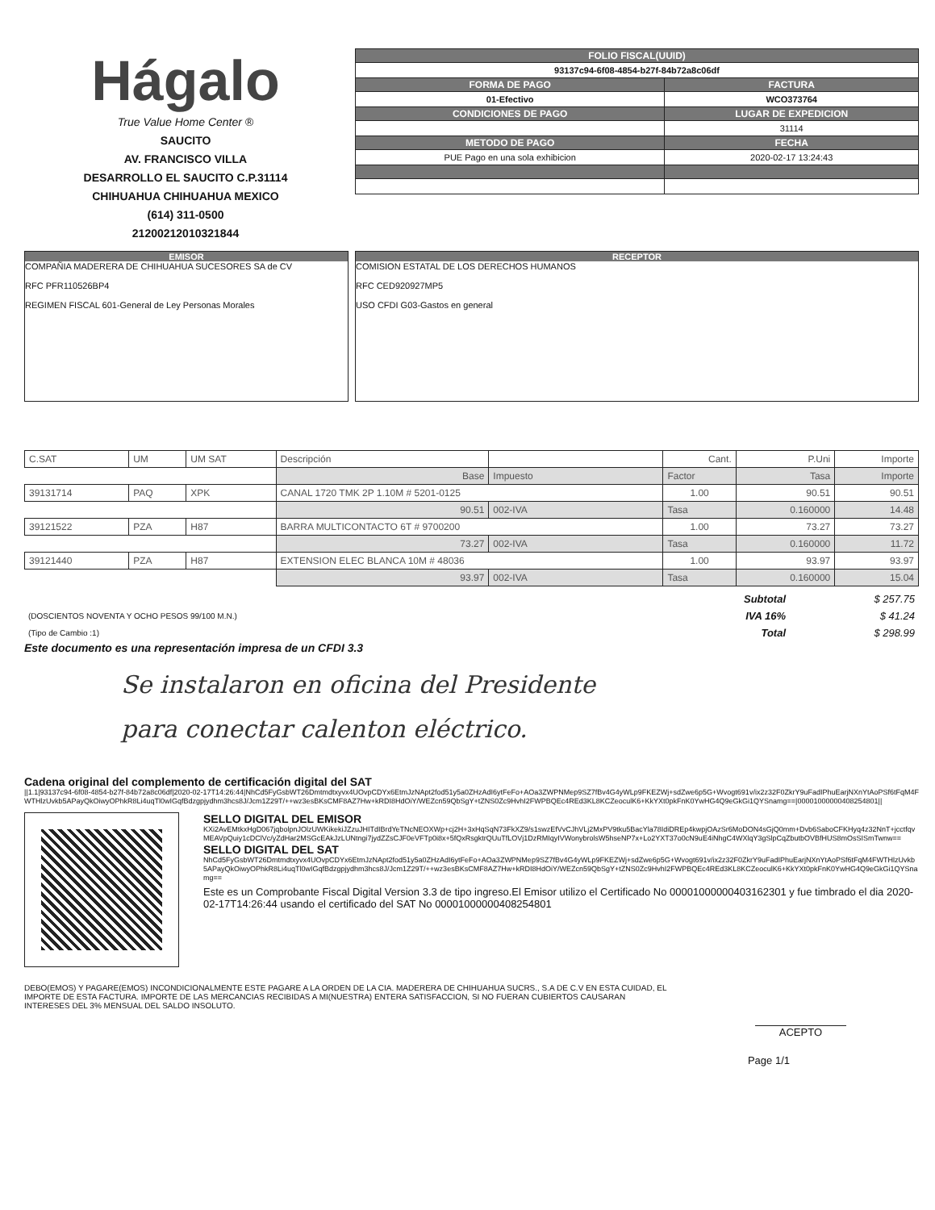Hágalo
True Value Home Center ®
SAUCITO
AV. FRANCISCO VILLA
DESARROLLO EL SAUCITO C.P.31114
CHIHUAHUA CHIHUAHUA MEXICO
(614) 311-0500
21200212010321844
| FOLIO FISCAL(UUID) | |
| --- | --- |
| 93137c94-6f08-4854-b27f-84b72a8c06df | |
| FORMA DE PAGO | FACTURA |
| 01-Efectivo | WCO373764 |
| CONDICIONES DE PAGO | LUGAR DE EXPEDICION |
| | 31114 |
| METODO DE PAGO | FECHA |
| PUE Pago en una sola exhibicion | 2020-02-17 13:24:43 |
EMISOR
COMPAÑIA MADERERA DE CHIHUAHUA SUCESORES SA de CV
RFC PFR110526BP4
REGIMEN FISCAL 601-General de Ley Personas Morales
RECEPTOR
COMISION ESTATAL DE LOS DERECHOS HUMANOS
RFC CED920927MP5
USO CFDI G03-Gastos en general
| C.SAT | UM | UM SAT | Descripción | | | Cant. | P.Uni | Importe |
| | | | | Base | Impuesto | Factor | Tasa | Importe |
| 39131714 | PAQ | XPK | CANAL 1720 TMK 2P 1.10M # 5201-0125 | | | 1.00 | 90.51 | 90.51 |
| | | | | 90.51 | 002-IVA | Tasa | 0.160000 | 14.48 |
| 39121522 | PZA | H87 | BARRA MULTICONTACTO 6T # 9700200 | | | 1.00 | 73.27 | 73.27 |
| | | | | 73.27 | 002-IVA | Tasa | 0.160000 | 11.72 |
| 39121440 | PZA | H87 | EXTENSION ELEC BLANCA 10M # 48036 | | | 1.00 | 93.97 | 93.97 |
| | | | | 93.97 | 002-IVA | Tasa | 0.160000 | 15.04 |
| | Subtotal | $ 257.75 |
| (DOSCIENTOS NOVENTA Y OCHO PESOS 99/100 M.N.) | IVA 16% | $ 41.24 |
| (Tipo de Cambio :1) | Total | $ 298.99 |
Este documento es una representación impresa de un CFDI 3.3
Se instalaron en oficina del Presidente
para conectar calenton eléctrico.
Cadena original del complemento de certificación digital del SAT
||1.1|93137c94-6f08-4854-b27f-84b72a8c06df|2020-02-17T14:26:44|NhCd5FyGsbWT26Dmtmdtxyvx4UOvpCDYx6EtmJzNApt2fod51y5a0ZHzAdI6ytFeFo+AOa3ZWPNMep9SZ7fBv4G4yWLp9FKEZWj+sdZwe6p5G+Wvogt691v/ix2z32F0ZkrY9uFadIPhuEarjNXnYtAoPSf6tFqM4FWTHlzUvkb5APayQkOiwyOPhkR8Li4uqTl0wIGqfBdzgpjydhm3hcs8J/Jcm1Z29T/++wz3esBKsCMF8AZ7Hw+kRDI8HdOiY/WEZcn59QbSgY+tZNS0Zc9HvhI2FWPBQEc4REd3KL8KCZeoculK6+KkYXt0pkFnK0YwHG4Q9eGkGi1QYSnamg==|00001000000408254801||
SELLO DIGITAL DEL EMISOR
KXi2AvEMtkxHgD067jqbolpnJOlzUWKikekiJZzuJHITdIBrdYeTNcNEOXWp+cj2H+3xHqSqN73FkXZ9/s1swzEfVvCJhVLj2MxPV9tku5BacYla78IdiDREp4kwpjOAzSr6MoDON4sGjQ0mm+Dvb6SaboCFKHyq4z32NnT+jcctfqvMEAVpQuiy1cDClVc/yZdHar2MSGcEAkJzLUNtngi7jydZZsCJF0eVFTp0i8x+5fQxRsgktrQUuTfLOVj1DzRMIqyIVWonybrolsW5hseNP7x+Lo2YXT37o0cN9uE4iNhgC4WXlqY3gSlpCqZbutbOVBfHUS8mOsSISmTwnw==
SELLO DIGITAL DEL SAT
NhCd5FyGsbWT26Dmtmdtxyvx4UOvpCDYx6EtmJzNApt2fod51y5a0ZHzAdI6ytFeFo+AOa3ZWPNMep9SZ7fBv4G4yWLp9FKEZWj+sdZwe6p5G+Wvogt691v/ix2z32F0ZkrY9uFadIPhuEarjNXnYtAoPSf6tFqM4FWTHlzUvkb5APayQkOiwyOPhkR8Li4uqTl0wIGqfBdzgpjydhm3hcs8J/Jcm1Z29T/++wz3esBKsCMF8AZ7Hw+kRDI8HdOiY/WEZcn59QbSgY+tZNS0Zc9HvhI2FWPBQEc4REd3KL8KCZeoculK6+KkYXt0pkFnK0YwHG4Q9eGkGi1QYSnamg==
Este es un Comprobante Fiscal Digital Version 3.3 de tipo ingreso.El Emisor utilizo el Certificado No 00001000000403162301 y fue timbrado el dia 2020-02-17T14:26:44 usando el certificado del SAT No 00001000000408254801
DEBO(EMOS) Y PAGARE(EMOS) INCONDICIONALMENTE ESTE PAGARE A LA ORDEN DE LA CIA. MADERERA DE CHIHUAHUA SUCRS., S.A DE C.V EN ESTA CUIDAD, EL IMPORTE DE ESTA FACTURA. IMPORTE DE LAS MERCANCIAS RECIBIDAS A MI(NUESTRA) ENTERA SATISFACCION, SI NO FUERAN CUBIERTOS CAUSARAN INTERESES DEL 3% MENSUAL DEL SALDO INSOLUTO.
ACEPTO
Page 1/1